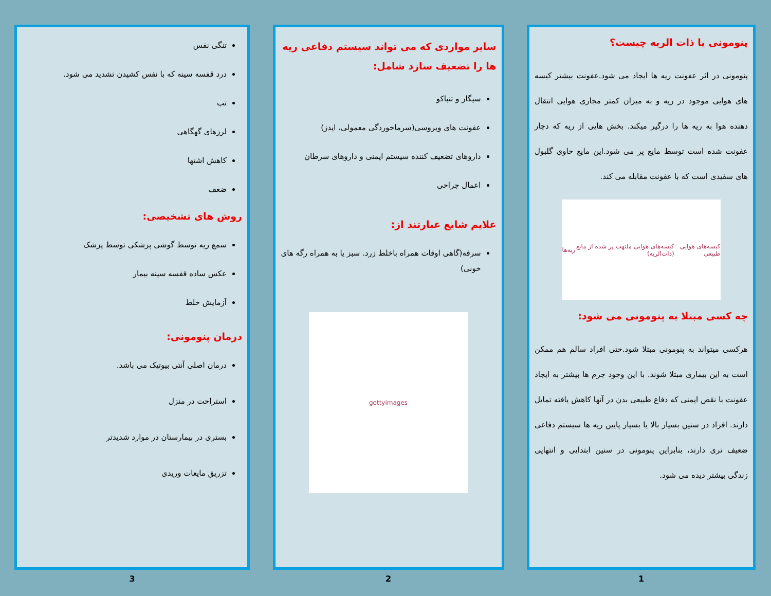پنومونی یا ذات الریه چیست؟
پنومونی در اثر عفونت ریه ها ایجاد می شود.عفونت بیشتر کیسه های هوایی موجود در ریه و به میزان کمتر مجاری هوایی انتقال دهنده هوا به ریه ها را درگیر میکند. بخش هایی از ریه که دچار عفونت شده است توسط مایع پر می شود.این مایع حاوی گلبول های سفیدی است که با عفونت مقابله می کند.
کیسه‌های هوایی طبیعی کیسه‌های هوایی ملتهب پر شده از مایع (ذات‌الریه) ریه‌ها
چه کسی مبتلا به پنومونی می شود:
هرکسی میتواند به پنومونی مبتلا شود.حتی افراد سالم هم ممکن است به این بیماری مبتلا شوند. با این وجود جرم ها بیشتر به ایجاد عفونت با نقص ایمنی که دفاع طبیعی بدن در آنها کاهش یافته تمایل دارند. افراد در سنین بسیار بالا یا بسیار پایین ریه ها سیستم دفاعی ضعیف تری دارند، بنابراین پنومونی در سنین ابتدایی و انتهایی زندگی بیشتر دیده می شود.
1
سایر مواردی که می تواند سیستم دفاعی ریه ها را تضعیف سازد شامل:
سیگار و تنباکو
عفونت های ویروسی(سرماخوردگی معمولی، ایدز)
داروهای تضعیف کننده سیستم ایمنی و داروهای سرطان
اعمال جراحی
علایم شایع عبارتند از:
سرفه(گاهی اوقات همراه باخلط زرد. سبز یا به همراه رگه های خونی)
gettyimages
2
تنگی نفس
درد قفسه سینه که با نفس کشیدن تشدید می شود.
تب
لرزهای گهگاهی
کاهش اشتها
ضعف
روش های تشخیصی:
سمع ریه توسط گوشی پزشکی توسط پزشک
عکس ساده قفسه سینه بیمار
آزمایش خلط
درمان پنومونی:
درمان اصلی آنتی بیوتیک می باشد.
استراحت در منزل
بستری در بیمارستان در موارد شدیدتر
تزریق مایعات وریدی
3